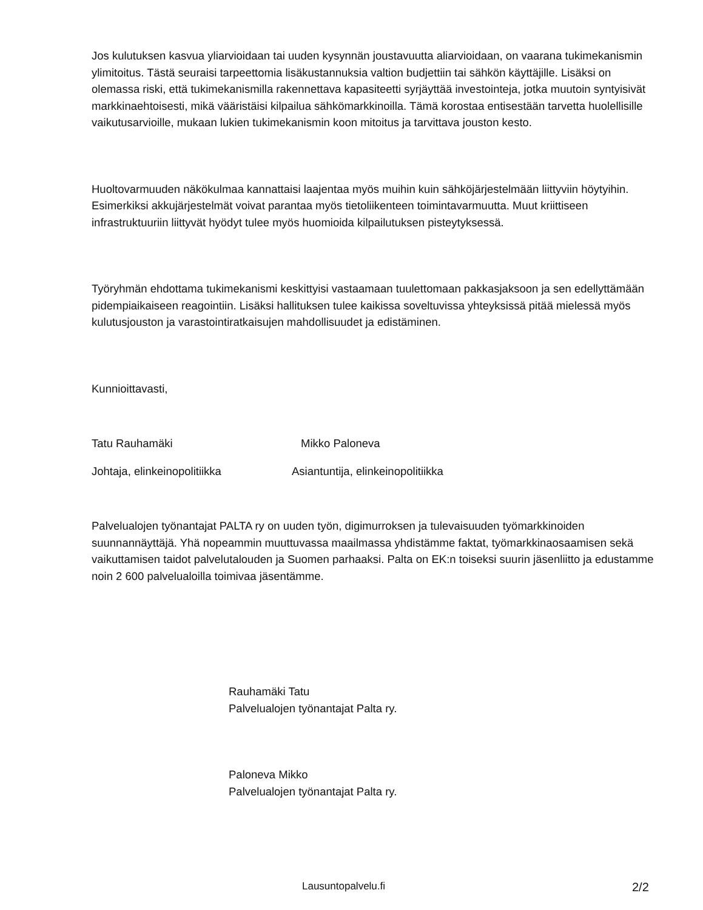Jos kulutuksen kasvua yliarvioidaan tai uuden kysynnän joustavuutta aliarvioidaan, on vaarana tukimekanismin ylimitoitus. Tästä seuraisi tarpeettomia lisäkustannuksia valtion budjettiin tai sähkön käyttäjille. Lisäksi on olemassa riski, että tukimekanismilla rakennettava kapasiteetti syrjäyttää investointeja, jotka muutoin syntyisivät markkinaehtoisesti, mikä vääristäisi kilpailua sähkömarkkinoilla. Tämä korostaa entisestään tarvetta huolellisille vaikutusarvioille, mukaan lukien tukimekanismin koon mitoitus ja tarvittava jouston kesto.
Huoltovarmuuden näkökulmaa kannattaisi laajentaa myös muihin kuin sähköjärjestelmään liittyviin höytyihin. Esimerkiksi akkujärjestelmät voivat parantaa myös tietoliikenteen toimintavarmuutta. Muut kriittiseen infrastruktuuriin liittyvät hyödyt tulee myös huomioida kilpailutuksen pisteytyksessä.
Työryhmän ehdottama tukimekanismi keskittyisi vastaamaan tuulettomaan pakkasjaksoon ja sen edellyttämään pidempiaikaiseen reagointiin. Lisäksi hallituksen tulee kaikissa soveltuvissa yhteyksissä pitää mielessä myös kulutusjouston ja varastointiratkaisujen mahdollisuudet ja edistäminen.
Kunnioittavasti,
Tatu Rauhamäki Mikko Paloneva
Johtaja, elinkeinopolitiikka Asiantuntija, elinkeinopolitiikka
Palvelualojen työnantajat PALTA ry on uuden työn, digimurroksen ja tulevaisuuden työmarkkinoiden suunnannäyttäjä. Yhä nopeammin muuttuvassa maailmassa yhdistämme faktat, työmarkkinaosaamisen sekä vaikuttamisen taidot palvelutalouden ja Suomen parhaaksi. Palta on EK:n toiseksi suurin jäsenliitto ja edustamme noin 2 600 palvelualoilla toimivaa jäsentämme.
Rauhamäki Tatu
Palvelualojen työnantajat Palta ry.
Paloneva Mikko
Palvelualojen työnantajat Palta ry.
Lausuntopalvelu.fi 2/2